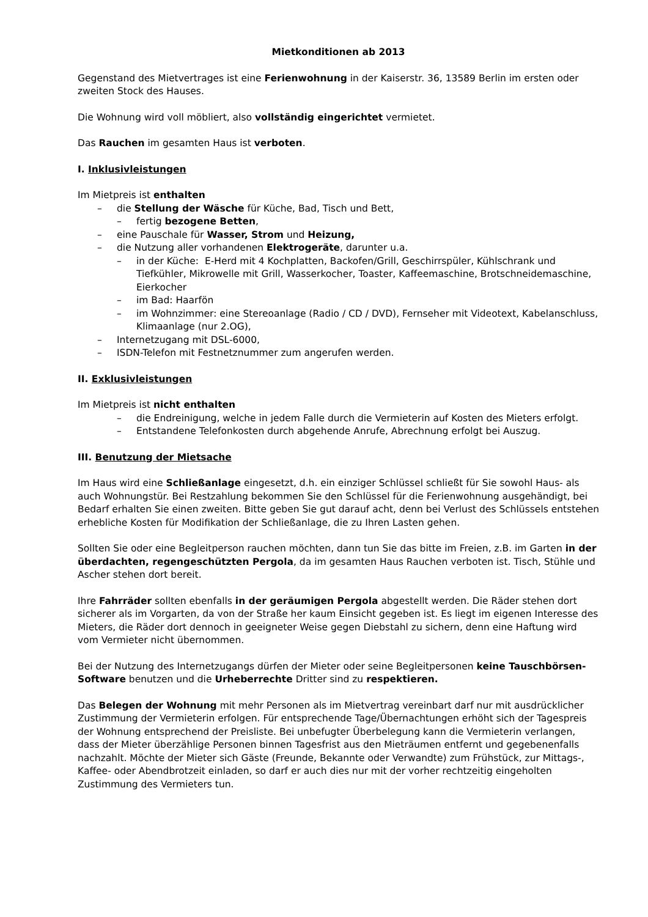Mietkonditionen ab 2013
Gegenstand des Mietvertrages ist eine Ferienwohnung in der Kaiserstr. 36, 13589 Berlin im ersten oder zweiten Stock des Hauses.
Die Wohnung wird voll möbliert, also vollständig eingerichtet vermietet.
Das Rauchen im gesamten Haus ist verboten.
I. Inklusivleistungen
Im Mietpreis ist enthalten
– die Stellung der Wäsche für Küche, Bad, Tisch und Bett,
– fertig bezogene Betten,
– eine Pauschale für Wasser, Strom und Heizung,
– die Nutzung aller vorhandenen Elektrogeräte, darunter u.a.
– in der Küche: E-Herd mit 4 Kochplatten, Backofen/Grill, Geschirrspüler, Kühlschrank und Tiefkühler, Mikrowelle mit Grill, Wasserkocher, Toaster, Kaffeemaschine, Brotschneidemaschine, Eierkocher
– im Bad: Haarfön
– im Wohnzimmer: eine Stereoanlage (Radio / CD / DVD), Fernseher mit Videotext, Kabelanschluss, Klimaanlage (nur 2.OG),
– Internetzugang mit DSL-6000,
– ISDN-Telefon mit Festnetznummer zum angerufen werden.
II. Exklusivleistungen
Im Mietpreis ist nicht enthalten
– die Endreinigung, welche in jedem Falle durch die Vermieterin auf Kosten des Mieters erfolgt.
– Entstandene Telefonkosten durch abgehende Anrufe, Abrechnung erfolgt bei Auszug.
III. Benutzung der Mietsache
Im Haus wird eine Schließanlage eingesetzt, d.h. ein einziger Schlüssel schließt für Sie sowohl Haus- als auch Wohnungstür. Bei Restzahlung bekommen Sie den Schlüssel für die Ferienwohnung ausgehändigt, bei Bedarf erhalten Sie einen zweiten. Bitte geben Sie gut darauf acht, denn bei Verlust des Schlüssels entstehen erhebliche Kosten für Modifikation der Schließanlage, die zu Ihren Lasten gehen.
Sollten Sie oder eine Begleitperson rauchen möchten, dann tun Sie das bitte im Freien, z.B. im Garten in der überdachten, regengeschützten Pergola, da im gesamten Haus Rauchen verboten ist. Tisch, Stühle und Ascher stehen dort bereit.
Ihre Fahrräder sollten ebenfalls in der geräumigen Pergola abgestellt werden. Die Räder stehen dort sicherer als im Vorgarten, da von der Straße her kaum Einsicht gegeben ist. Es liegt im eigenen Interesse des Mieters, die Räder dort dennoch in geeigneter Weise gegen Diebstahl zu sichern, denn eine Haftung wird vom Vermieter nicht übernommen.
Bei der Nutzung des Internetzugangs dürfen der Mieter oder seine Begleitpersonen keine Tauschbörsen-Software benutzen und die Urheberrechte Dritter sind zu respektieren.
Das Belegen der Wohnung mit mehr Personen als im Mietvertrag vereinbart darf nur mit ausdrücklicher Zustimmung der Vermieterin erfolgen. Für entsprechende Tage/Übernachtungen erhöht sich der Tagespreis der Wohnung entsprechend der Preisliste. Bei unbefugter Überbelegung kann die Vermieterin verlangen, dass der Mieter überzählige Personen binnen Tagesfrist aus den Mieträumen entfernt und gegebenenfalls nachzahlt. Möchte der Mieter sich Gäste (Freunde, Bekannte oder Verwandte) zum Frühstück, zur Mittags-, Kaffee- oder Abendbrotzeit einladen, so darf er auch dies nur mit der vorher rechtzeitig eingeholten Zustimmung des Vermieters tun.